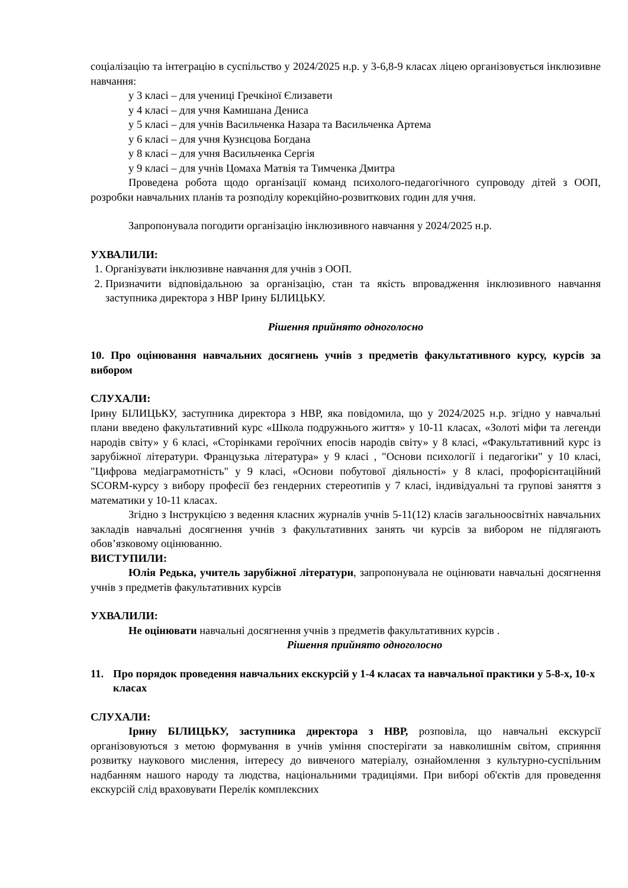соціалізацію та інтеграцію в суспільство у 2024/2025 н.р. у 3-6,8-9 класах ліцею організовується інклюзивне навчання:
у 3 класі – для учениці Гречкіної Єлизавети
у 4 класі – для учня Камишана Дениса
у 5 класі – для учнів Васильченка Назара та Васильченка Артема
у 6 класі – для учня Кузнєцова Богдана
у 8 класі – для учня Васильченка Сергія
у 9 класі – для учнів Цомаха Матвія та Тимченка Дмитра
Проведена робота щодо організації команд психолого-педагогічного супроводу дітей з ООП, розробки навчальних планів та розподілу корекційно-розвиткових годин для учня.
Запропонувала погодити організацію інклюзивного навчання у 2024/2025 н.р.
УХВАЛИЛИ:
1. Організувати інклюзивне навчання для учнів з ООП.
2. Призначити відповідальною за організацію, стан та якість впровадження інклюзивного навчання заступника директора з НВР Ірину БІЛИЦЬКУ.
Рішення прийнято одноголосно
10. Про оцінювання навчальних досягнень учнів з предметів факультативного курсу, курсів за вибором
СЛУХАЛИ:
Ірину БІЛИЦЬКУ, заступника директора з НВР, яка повідомила, що у 2024/2025 н.р. згідно у навчальні плани введено факультативний курс «Школа подружнього життя» у 10-11 класах, «Золоті міфи та легенди народів світу» у 6 класі, «Сторінками героїчних епосів народів світу» у 8 класі, «Факультативний курс із зарубіжної літератури. Французька література» у 9 класі , "Основи психології і педагогіки" у 10 класі, "Цифрова медіаграмотність" у 9 класі, «Основи побутової діяльності» у 8 класі, профорієнтаційний SCORM-курсу з вибору професії без гендерних стереотипів у 7 класі, індивідуальні та групові заняття з математики у 10-11 класах.
Згідно з Інструкцією з ведення класних журналів учнів 5-11(12) класів загальноосвітніх навчальних закладів навчальні досягнення учнів з факультативних занять чи курсів за вибором не підлягають обов’язковому оцінюванню.
ВИСТУПИЛИ:
Юлія Редька, учитель зарубіжної літератури, запропонувала не оцінювати навчальні досягнення учнів з предметів факультативних курсів
УХВАЛИЛИ:
Не оцінювати навчальні досягнення учнів з предметів факультативних курсів .
Рішення прийнято одноголосно
11. Про порядок проведення навчальних екскурсій у 1-4 класах та навчальної практики у 5-8-х, 10-х класах
СЛУХАЛИ:
Ірину БІЛИЦЬКУ, заступника директора з НВР, розповіла, що навчальні екскурсії організовуються з метою формування в учнів уміння спостерігати за навколишнім світом, сприяння розвитку наукового мислення, інтересу до вивченого матеріалу, ознайомлення з культурно-суспільним надбанням нашого народу та людства, національними традиціями. При виборі об'єктів для проведення екскурсій слід враховувати Перелік комплексних